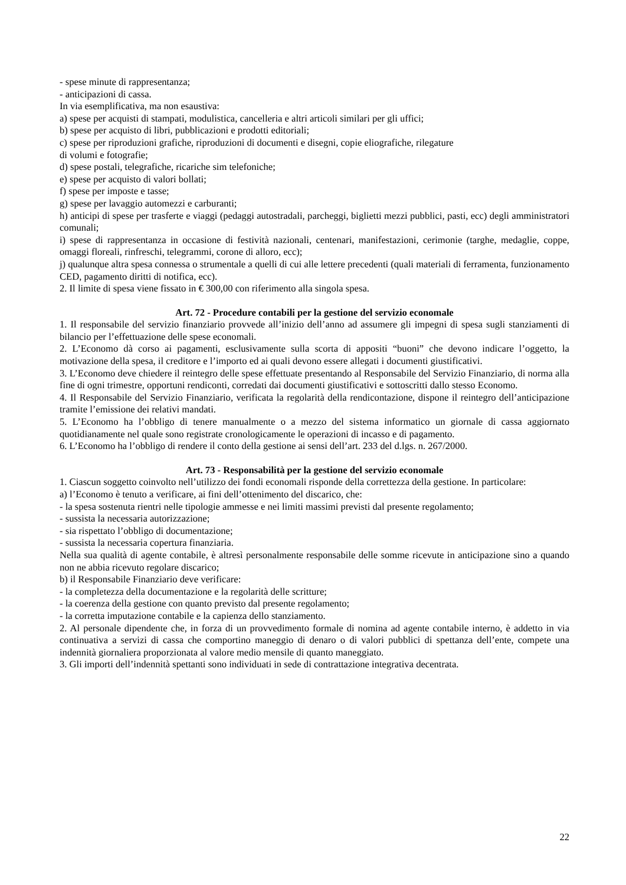- spese minute di rappresentanza;
- anticipazioni di cassa.
In via esemplificativa, ma non esaustiva:
a) spese per acquisti di stampati, modulistica, cancelleria e altri articoli similari per gli uffici;
b) spese per acquisto di libri, pubblicazioni e prodotti editoriali;
c) spese per riproduzioni grafiche, riproduzioni di documenti e disegni, copie eliografiche, rilegature
di volumi e fotografie;
d) spese postali, telegrafiche, ricariche sim telefoniche;
e) spese per acquisto di valori bollati;
f) spese per imposte e tasse;
g) spese per lavaggio automezzi e carburanti;
h) anticipi di spese per trasferte e viaggi (pedaggi autostradali, parcheggi, biglietti mezzi pubblici, pasti, ecc) degli amministratori comunali;
i) spese di rappresentanza in occasione di festività nazionali, centenari, manifestazioni, cerimonie (targhe, medaglie, coppe, omaggi floreali, rinfreschi, telegrammi, corone di alloro, ecc);
j) qualunque altra spesa connessa o strumentale a quelli di cui alle lettere precedenti (quali materiali di ferramenta, funzionamento CED, pagamento diritti di notifica, ecc).
2. Il limite di spesa viene fissato in € 300,00 con riferimento alla singola spesa.
Art. 72 - Procedure contabili per la gestione del servizio economale
1. Il responsabile del servizio finanziario provvede all’inizio dell’anno ad assumere gli impegni di spesa sugli stanziamenti di bilancio per l’effettuazione delle spese economali.
2. L’Economo dà corso ai pagamenti, esclusivamente sulla scorta di appositi “buoni” che devono indicare l’oggetto, la motivazione della spesa, il creditore e l’importo ed ai quali devono essere allegati i documenti giustificativi.
3. L’Economo deve chiedere il reintegro delle spese effettuate presentando al Responsabile del Servizio Finanziario, di norma alla fine di ogni trimestre, opportuni rendiconti, corredati dai documenti giustificativi e sottoscritti dallo stesso Economo.
4. Il Responsabile del Servizio Finanziario, verificata la regolarità della rendicontazione, dispone il reintegro dell’anticipazione tramite l’emissione dei relativi mandati.
5. L’Economo ha l’obbligo di tenere manualmente o a mezzo del sistema informatico un giornale di cassa aggiornato quotidianamente nel quale sono registrate cronologicamente le operazioni di incasso e di pagamento.
6. L’Economo ha l’obbligo di rendere il conto della gestione ai sensi dell’art. 233 del d.lgs. n. 267/2000.
Art. 73 - Responsabilità per la gestione del servizio economale
1. Ciascun soggetto coinvolto nell’utilizzo dei fondi economali risponde della correttezza della gestione. In particolare:
a) l’Economo è tenuto a verificare, ai fini dell’ottenimento del discarico, che:
- la spesa sostenuta rientri nelle tipologie ammesse e nei limiti massimi previsti dal presente regolamento;
- sussista la necessaria autorizzazione;
- sia rispettato l’obbligo di documentazione;
- sussista la necessaria copertura finanziaria.
Nella sua qualità di agente contabile, è altresì personalmente responsabile delle somme ricevute in anticipazione sino a quando non ne abbia ricevuto regolare discarico;
b) il Responsabile Finanziario deve verificare:
- la completezza della documentazione e la regolarità delle scritture;
- la coerenza della gestione con quanto previsto dal presente regolamento;
- la corretta imputazione contabile e la capienza dello stanziamento.
2. Al personale dipendente che, in forza di un provvedimento formale di nomina ad agente contabile interno, è addetto in via continuativa a servizi di cassa che comportino maneggio di denaro o di valori pubblici di spettanza dell’ente, compete una indennità giornaliera proporzionata al valore medio mensile di quanto maneggiato.
3. Gli importi dell’indennità spettanti sono individuati in sede di contrattazione integrativa decentrata.
22